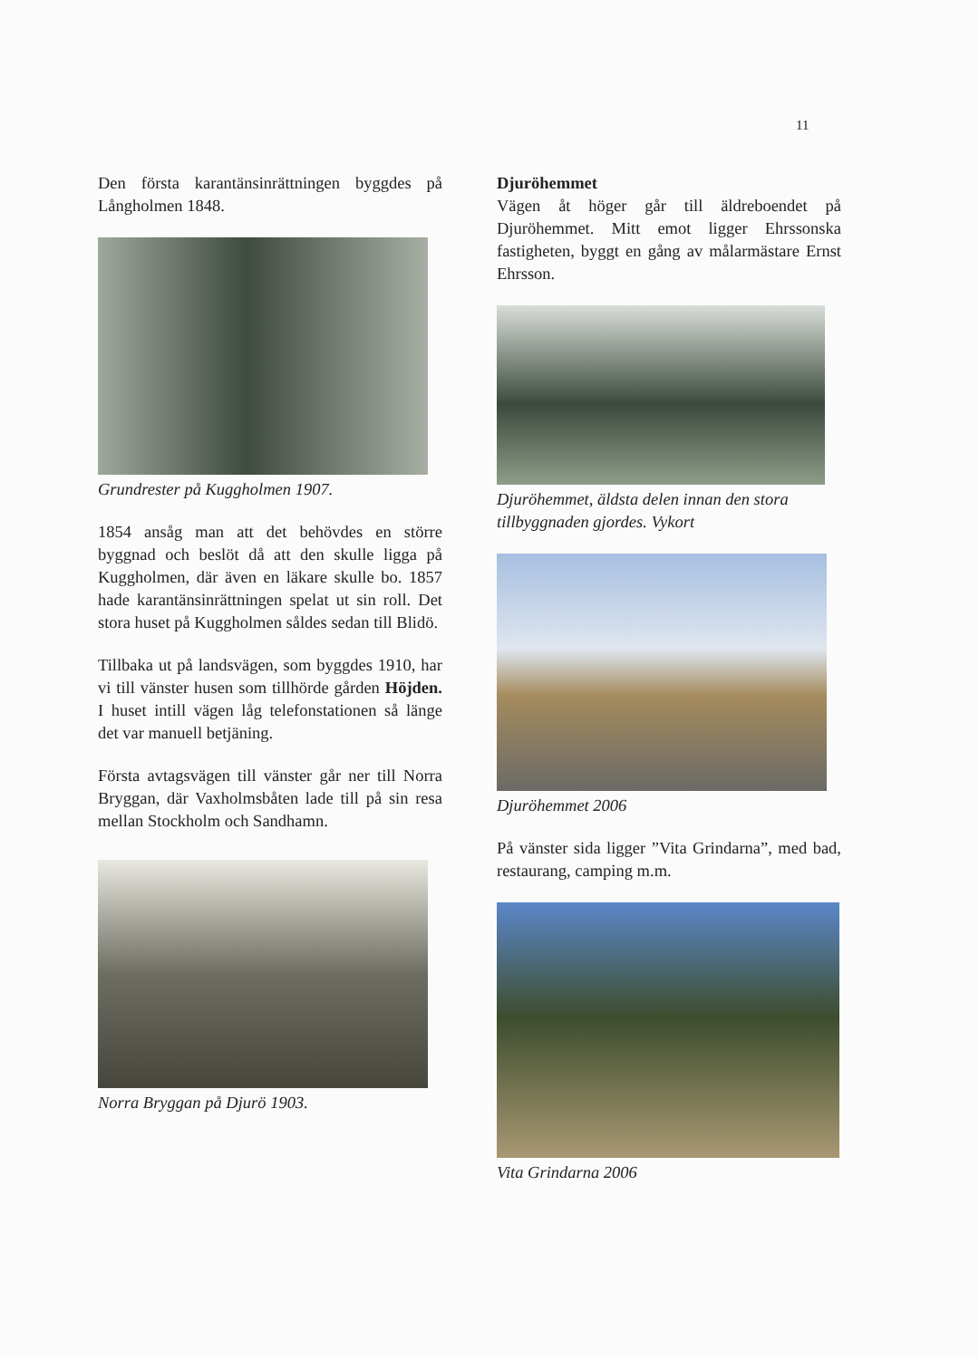11
Den första karantänsinrättningen byggdes på Långholmen 1848.
Grundrester på Kuggholmen 1907.
1854 ansåg man att det behövdes en större byggnad och beslöt då att den skulle ligga på Kuggholmen, där även en läkare skulle bo. 1857 hade karantänsinrättningen spelat ut sin roll. Det stora huset på Kuggholmen såldes sedan till Blidö.
Tillbaka ut på landsvägen, som byggdes 1910, har vi till vänster husen som tillhörde gården Höjden. I huset intill vägen låg telefonstationen så länge det var manuell betjäning.
Första avtagsvägen till vänster går ner till Norra Bryggan, där Vaxholmsbåten lade till på sin resa mellan Stockholm och Sandhamn.
Norra Bryggan på Djurö 1903.
Djuröhemmet
Vägen åt höger går till äldreboendet på Djuröhemmet. Mitt emot ligger Ehrssonska fastigheten, byggt en gång av målarmästare Ernst Ehrsson.
Djuröhemmet, äldsta delen innan den stora tillbyggnaden gjordes. Vykort
Djuröhemmet 2006
På vänster sida ligger ”Vita Grindarna”, med bad, restaurang, camping m.m.
Vita Grindarna 2006